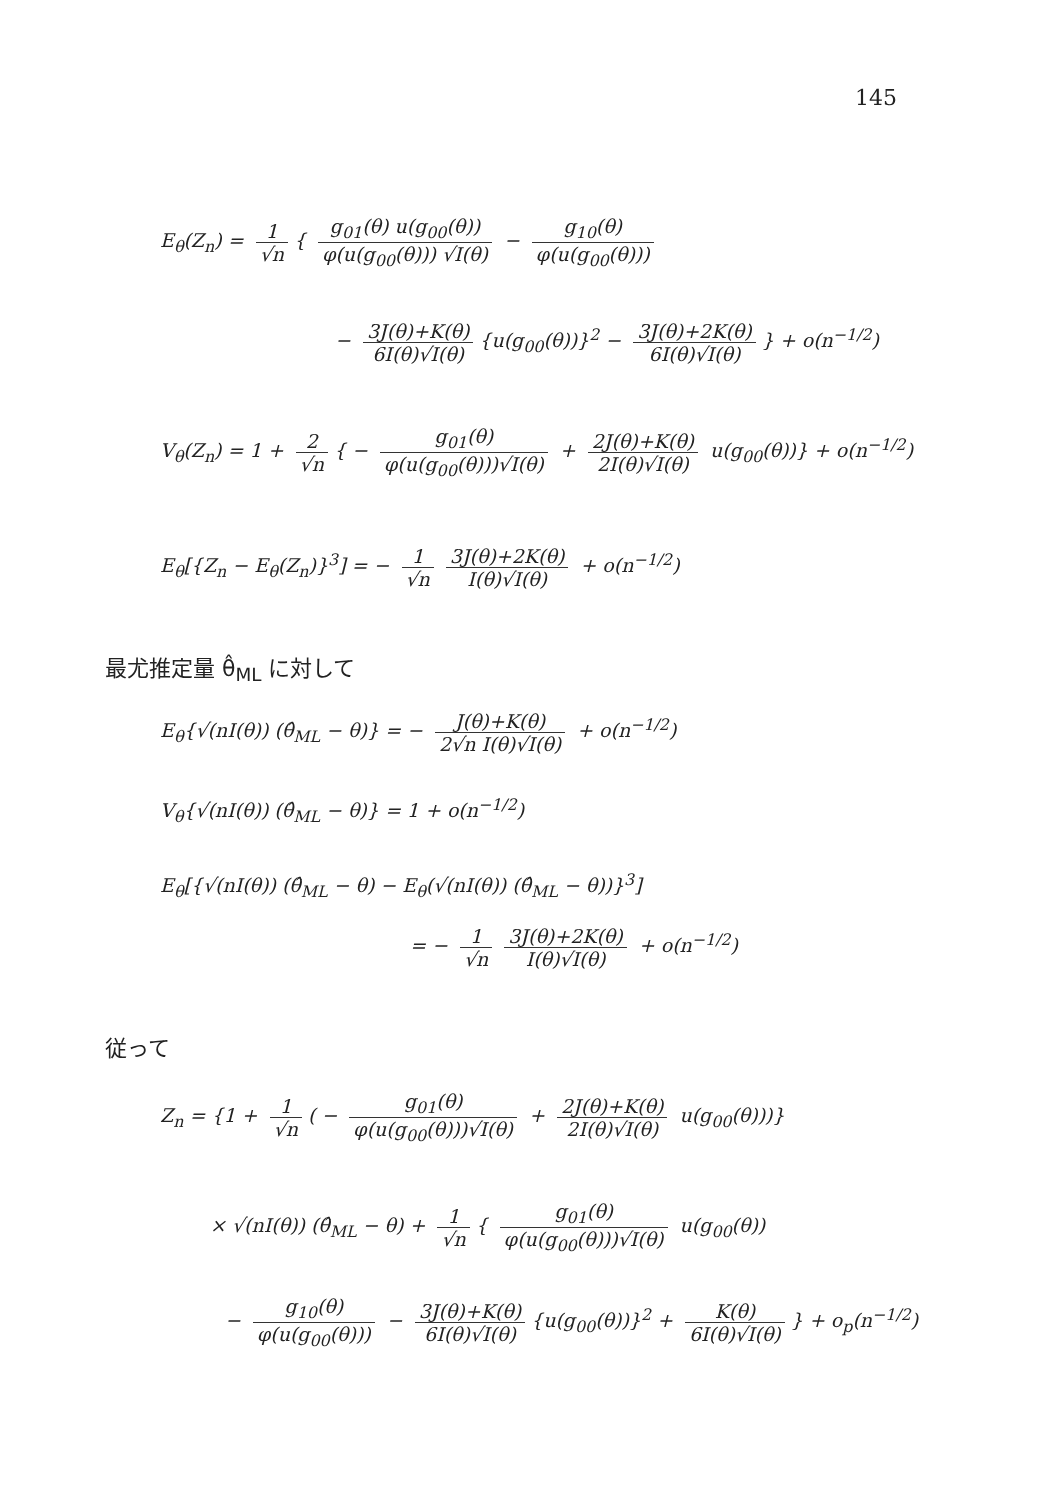145
E<sub>θ</sub>(Z<sub>n</sub>) = 1 √n { g<sub>01</sub>(θ) u(g<sub>00</sub>(θ)) φ(u(g<sub>00</sub>(θ))) √I(θ) − g<sub>10</sub>(θ) φ(u(g<sub>00</sub>(θ)))
− 3J(θ)+K(θ) 6I(θ)√I(θ) {u(g<sub>00</sub>(θ))}<sup>2</sup> − 3J(θ)+2K(θ) 6I(θ)√I(θ) } + o(n<sup>−1/2</sup>)
V<sub>θ</sub>(Z<sub>n</sub>) = 1 + 2 √n { − g<sub>01</sub>(θ) φ(u(g<sub>00</sub>(θ)))√I(θ) + 2J(θ)+K(θ) 2I(θ)√I(θ) u(g<sub>00</sub>(θ))} + o(n<sup>−1/2</sup>)
E<sub>θ</sub>[{Z<sub>n</sub> − E<sub>θ</sub>(Z<sub>n</sub>)}<sup>3</sup>] = − 1 √n 3J(θ)+2K(θ) I(θ)√I(θ) + o(n<sup>−1/2</sup>)
最尤推定量 θ̂<sub>ML</sub> に対して
E<sub>θ</sub>{√(nI(θ)) (θ̂<sub>ML</sub> − θ)} = − J(θ)+K(θ) 2√n I(θ)√I(θ) + o(n<sup>−1/2</sup>)
V<sub>θ</sub>{√(nI(θ)) (θ̂<sub>ML</sub> − θ)} = 1 + o(n<sup>−1/2</sup>)
E<sub>θ</sub>[{√(nI(θ)) (θ̂<sub>ML</sub> − θ) − E<sub>θ</sub>(√(nI(θ)) (θ̂<sub>ML</sub> − θ))}<sup>3</sup>]
= − 1 √n 3J(θ)+2K(θ) I(θ)√I(θ) + o(n<sup>−1/2</sup>)
従って
Z<sub>n</sub> = {1 + 1 √n ( − g<sub>01</sub>(θ) φ(u(g<sub>00</sub>(θ)))√I(θ) + 2J(θ)+K(θ) 2I(θ)√I(θ) u(g<sub>00</sub>(θ)))}
× √(nI(θ)) (θ̂<sub>ML</sub> − θ) + 1 √n { g<sub>01</sub>(θ) φ(u(g<sub>00</sub>(θ)))√I(θ) u(g<sub>00</sub>(θ))
− g<sub>10</sub>(θ) φ(u(g<sub>00</sub>(θ))) − 3J(θ)+K(θ) 6I(θ)√I(θ) {u(g<sub>00</sub>(θ))}<sup>2</sup> + K(θ) 6I(θ)√I(θ) } + o<sub>p</sub>(n<sup>−1/2</sup>)